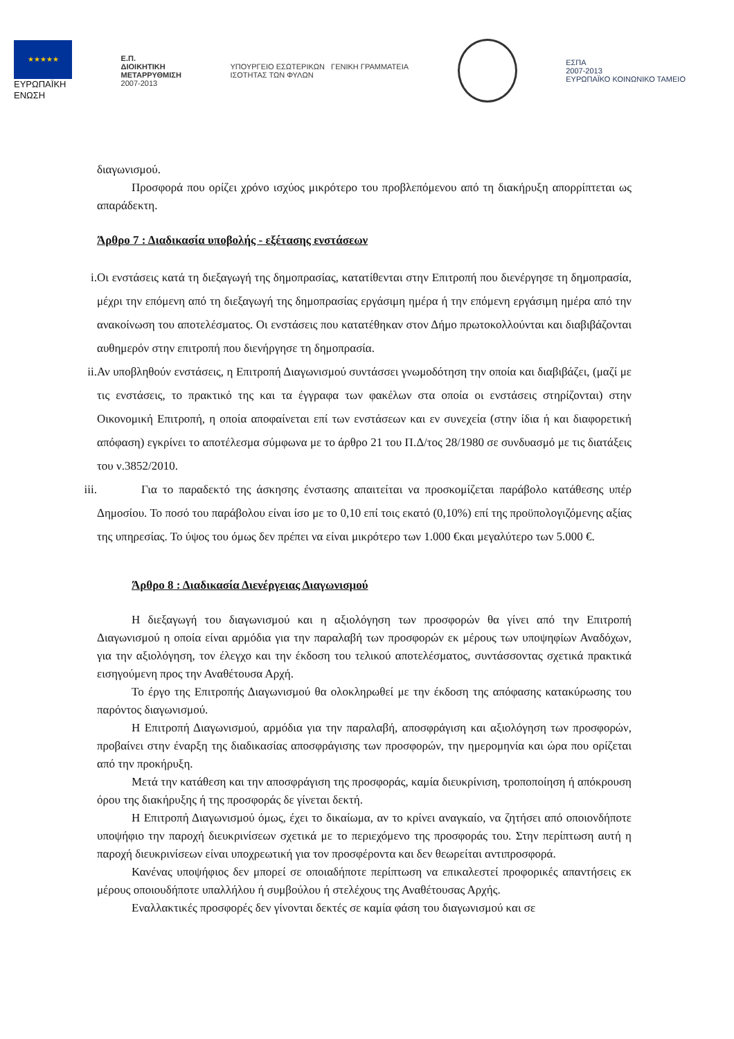★★★★★
ΕΥΡΩΠΑΪΚΗ
ΕΝΩΣΗ
Ε.Π.
ΔΙΟΙΚΗΤΙΚΗ
ΜΕΤΑΡΡΥΘΜΙΣΗ
2007-2013
ΥΠΟΥΡΓΕΙΟ ΕΣΩΤΕΡΙΚΩΝ ΓΕΝΙΚΗ ΓΡΑΜΜΑΤΕΙΑ
ΙΣΟΤΗΤΑΣ ΤΩΝ ΦΥΛΩΝ
ΕΣΠΑ
2007-2013
ΕΥΡΩΠΑΪΚΟ ΚΟΙΝΩΝΙΚΟ ΤΑΜΕΙΟ
διαγωνισμού.
Προσφορά που ορίζει χρόνο ισχύος μικρότερο του προβλεπόμενου από τη διακήρυξη απορρίπτεται ως απαράδεκτη.
Άρθρο 7 : Διαδικασία υποβολής - εξέτασης ενστάσεων
i. Οι ενστάσεις κατά τη διεξαγωγή της δημοπρασίας, κατατίθενται στην Επιτροπή που διενέργησε τη δημοπρασία, μέχρι την επόμενη από τη διεξαγωγή της δημοπρασίας εργάσιμη ημέρα ή την επόμενη εργάσιμη ημέρα από την ανακοίνωση του αποτελέσματος. Οι ενστάσεις που κατατέθηκαν στον Δήμο πρωτοκολλούνται και διαβιβάζονται αυθημερόν στην επιτροπή που διενήργησε τη δημοπρασία.
ii. Αν υποβληθούν ενστάσεις, η Επιτροπή Διαγωνισμού συντάσσει γνωμοδότηση την οποία και διαβιβάζει, (μαζί με τις ενστάσεις, το πρακτικό της και τα έγγραφα των φακέλων στα οποία οι ενστάσεις στηρίζονται) στην Οικονομική Επιτροπή, η οποία αποφαίνεται επί των ενστάσεων και εν συνεχεία (στην ίδια ή και διαφορετική απόφαση) εγκρίνει το αποτέλεσμα σύμφωνα με το άρθρο 21 του Π.Δ/τος 28/1980 σε συνδυασμό με τις διατάξεις του ν.3852/2010.
iii. Για το παραδεκτό της άσκησης ένστασης απαιτείται να προσκομίζεται παράβολο κατάθεσης υπέρ Δημοσίου. Το ποσό του παράβολου είναι ίσο με το 0,10 επί τοις εκατό (0,10%) επί της προϋπολογιζόμενης αξίας της υπηρεσίας. Το ύψος του όμως δεν πρέπει να είναι μικρότερο των 1.000 €και μεγαλύτερο των 5.000 €.
Άρθρο 8 : Διαδικασία Διενέργειας Διαγωνισμού
Η διεξαγωγή του διαγωνισμού και η αξιολόγηση των προσφορών θα γίνει από την Επιτροπή Διαγωνισμού η οποία είναι αρμόδια για την παραλαβή των προσφορών εκ μέρους των υποψηφίων Αναδόχων, για την αξιολόγηση, τον έλεγχο και την έκδοση του τελικού αποτελέσματος, συντάσσοντας σχετικά πρακτικά εισηγούμενη προς την Αναθέτουσα Αρχή.
Το έργο της Επιτροπής Διαγωνισμού θα ολοκληρωθεί με την έκδοση της απόφασης κατακύρωσης του παρόντος διαγωνισμού.
Η Επιτροπή Διαγωνισμού, αρμόδια για την παραλαβή, αποσφράγιση και αξιολόγηση των προσφορών, προβαίνει στην έναρξη της διαδικασίας αποσφράγισης των προσφορών, την ημερομηνία και ώρα που ορίζεται από την προκήρυξη.
Μετά την κατάθεση και την αποσφράγιση της προσφοράς, καμία διευκρίνιση, τροποποίηση ή απόκρουση όρου της διακήρυξης ή της προσφοράς δε γίνεται δεκτή.
Η Επιτροπή Διαγωνισμού όμως, έχει το δικαίωμα, αν το κρίνει αναγκαίο, να ζητήσει από οποιονδήποτε υποψήφιο την παροχή διευκρινίσεων σχετικά με το περιεχόμενο της προσφοράς του. Στην περίπτωση αυτή η παροχή διευκρινίσεων είναι υποχρεωτική για τον προσφέροντα και δεν θεωρείται αντιπροσφορά.
Κανένας υποψήφιος δεν μπορεί σε οποιαδήποτε περίπτωση να επικαλεστεί προφορικές απαντήσεις εκ μέρους οποιουδήποτε υπαλλήλου ή συμβούλου ή στελέχους της Αναθέτουσας Αρχής.
Εναλλακτικές προσφορές δεν γίνονται δεκτές σε καμία φάση του διαγωνισμού και σε